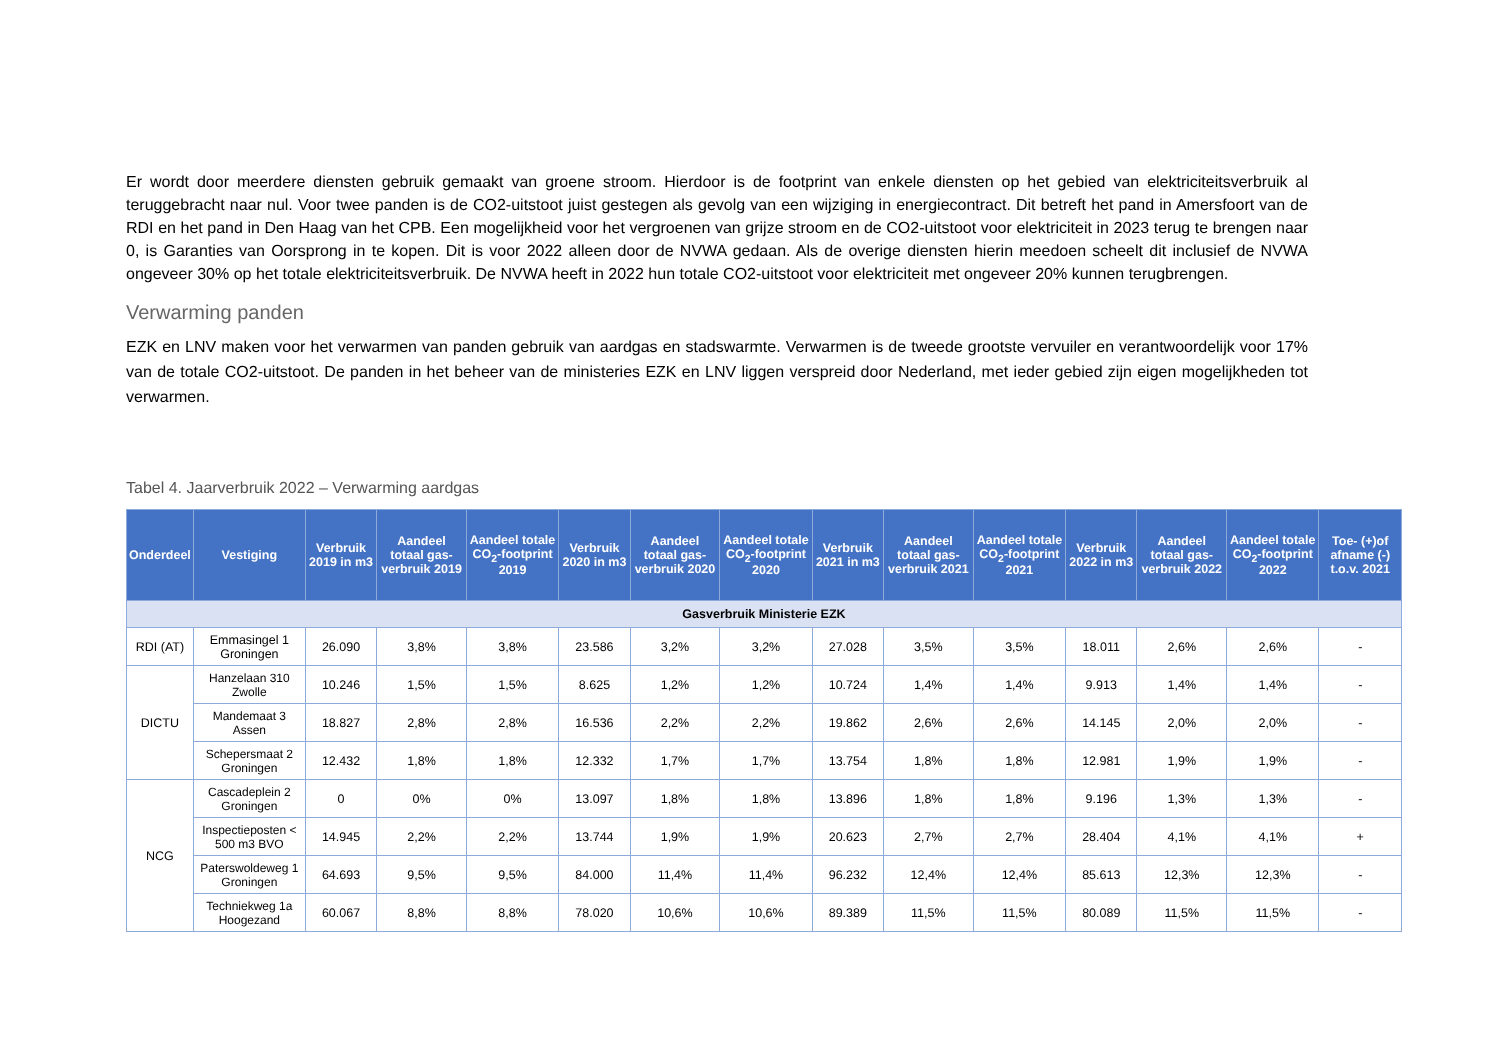Er wordt door meerdere diensten gebruik gemaakt van groene stroom. Hierdoor is de footprint van enkele diensten op het gebied van elektriciteitsverbruik al teruggebracht naar nul. Voor twee panden is de CO2-uitstoot juist gestegen als gevolg van een wijziging in energiecontract. Dit betreft het pand in Amersfoort van de RDI en het pand in Den Haag van het CPB. Een mogelijkheid voor het vergroenen van grijze stroom en de CO2-uitstoot voor elektriciteit in 2023 terug te brengen naar 0, is Garanties van Oorsprong in te kopen. Dit is voor 2022 alleen door de NVWA gedaan. Als de overige diensten hierin meedoen scheelt dit inclusief de NVWA ongeveer 30% op het totale elektriciteitsverbruik. De NVWA heeft in 2022 hun totale CO2-uitstoot voor elektriciteit met ongeveer 20% kunnen terugbrengen.
Verwarming panden
EZK en LNV maken voor het verwarmen van panden gebruik van aardgas en stadswarmte. Verwarmen is de tweede grootste vervuiler en verantwoordelijk voor 17% van de totale CO2-uitstoot. De panden in het beheer van de ministeries EZK en LNV liggen verspreid door Nederland, met ieder gebied zijn eigen mogelijkheden tot verwarmen.
Tabel 4. Jaarverbruik 2022 – Verwarming aardgas
| Onderdeel | Vestiging | Verbruik 2019 in m3 | Aandeel totaal gas-verbruik 2019 | Aandeel totale CO<sub>2</sub>-footprint 2019 | Verbruik 2020 in m3 | Aandeel totaal gas-verbruik 2020 | Aandeel totale CO<sub>2</sub>-footprint 2020 | Verbruik 2021 in m3 | Aandeel totaal gas-verbruik 2021 | Aandeel totale CO<sub>2</sub>-footprint 2021 | Verbruik 2022 in m3 | Aandeel totaal gas-verbruik 2022 | Aandeel totale CO<sub>2</sub>-footprint 2022 | Toe- (+)of afname (-) t.o.v. 2021 |
| --- | --- | --- | --- | --- | --- | --- | --- | --- | --- | --- | --- | --- | --- | --- |
| Gasverbruik Ministerie EZK | | | | | | | | | | | | | | |
| RDI (AT) | Emmasingel 1 Groningen | 26.090 | 3,8% | 3,8% | 23.586 | 3,2% | 3,2% | 27.028 | 3,5% | 3,5% | 18.011 | 2,6% | 2,6% | - |
| DICTU | Hanzelaan 310 Zwolle | 10.246 | 1,5% | 1,5% | 8.625 | 1,2% | 1,2% | 10.724 | 1,4% | 1,4% | 9.913 | 1,4% | 1,4% | - |
| | Mandemaat 3 Assen | 18.827 | 2,8% | 2,8% | 16.536 | 2,2% | 2,2% | 19.862 | 2,6% | 2,6% | 14.145 | 2,0% | 2,0% | - |
| | Schepersmaat 2 Groningen | 12.432 | 1,8% | 1,8% | 12.332 | 1,7% | 1,7% | 13.754 | 1,8% | 1,8% | 12.981 | 1,9% | 1,9% | - |
| NCG | Cascadeplein 2 Groningen | 0 | 0% | 0% | 13.097 | 1,8% | 1,8% | 13.896 | 1,8% | 1,8% | 9.196 | 1,3% | 1,3% | - |
| | Inspectieposten < 500 m3 BVO | 14.945 | 2,2% | 2,2% | 13.744 | 1,9% | 1,9% | 20.623 | 2,7% | 2,7% | 28.404 | 4,1% | 4,1% | + |
| | Paterswoldeweg 1 Groningen | 64.693 | 9,5% | 9,5% | 84.000 | 11,4% | 11,4% | 96.232 | 12,4% | 12,4% | 85.613 | 12,3% | 12,3% | - |
| | Techniekweg 1a Hoogezand | 60.067 | 8,8% | 8,8% | 78.020 | 10,6% | 10,6% | 89.389 | 11,5% | 11,5% | 80.089 | 11,5% | 11,5% | - |